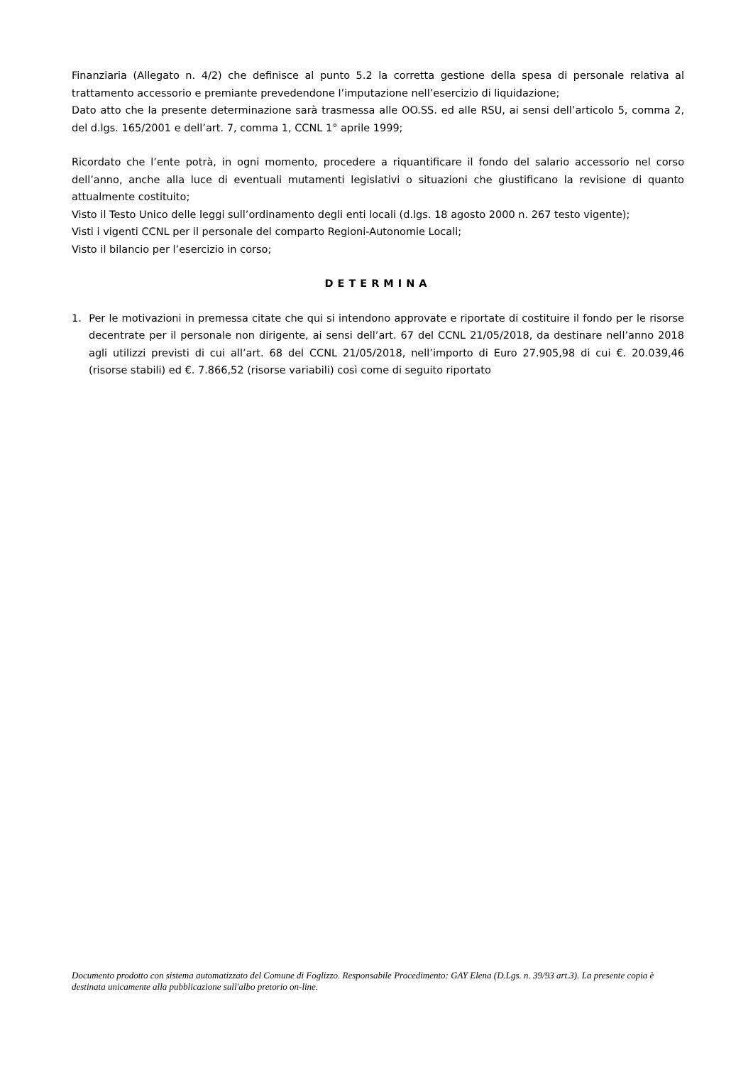Finanziaria (Allegato n. 4/2) che definisce al punto 5.2 la corretta gestione della spesa di personale relativa al trattamento accessorio e premiante prevedendone l’imputazione nell’esercizio di liquidazione;
Dato atto che la presente determinazione sarà trasmessa alle OO.SS. ed alle RSU, ai sensi dell’articolo 5, comma 2, del d.lgs. 165/2001 e dell’art. 7, comma 1, CCNL 1° aprile 1999;
Ricordato che l’ente potrà, in ogni momento, procedere a riquantificare il fondo del salario accessorio nel corso dell’anno, anche alla luce di eventuali mutamenti legislativi o situazioni che giustificano la revisione di quanto attualmente costituito;
Visto il Testo Unico delle leggi sull’ordinamento degli enti locali (d.lgs. 18 agosto 2000 n. 267 testo vigente);
Visti i vigenti CCNL per il personale del comparto Regioni-Autonomie Locali;
Visto il bilancio per l’esercizio in corso;
DETERMINA
1. Per le motivazioni in premessa citate che qui si intendono approvate e riportate di costituire il fondo per le risorse decentrate per il personale non dirigente, ai sensi dell’art. 67 del CCNL 21/05/2018, da destinare nell’anno 2018 agli utilizzi previsti di cui all’art. 68 del CCNL 21/05/2018, nell’importo di Euro 27.905,98 di cui €. 20.039,46 (risorse stabili) ed €. 7.866,52 (risorse variabili) così come di seguito riportato
Documento prodotto con sistema automatizzato del Comune di Foglizzo. Responsabile Procedimento: GAY Elena (D.Lgs. n. 39/93 art.3). La presente copia è destinata unicamente alla pubblicazione sull'albo pretorio on-line.